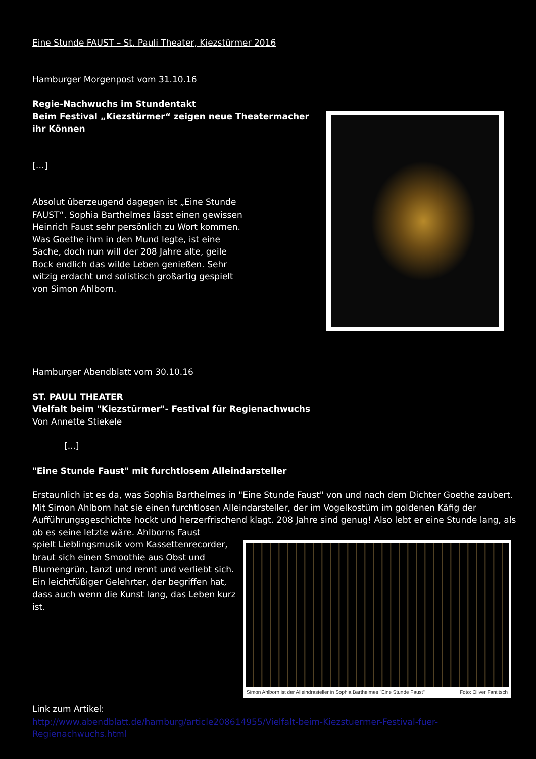Eine Stunde FAUST – St. Pauli Theater, Kiezstürmer 2016
Hamburger Morgenpost vom 31.10.16
Regie-Nachwuchs im Stundentakt
Beim Festival „Kiezstürmer“ zeigen neue Theatermacher ihr Können
[…]
Absolut überzeugend dagegen ist „Eine Stunde FAUST“. Sophia Barthelmes lässt einen gewissen Heinrich Faust sehr persönlich zu Wort kommen. Was Goethe ihm in den Mund legte, ist eine Sache, doch nun will der 208 Jahre alte, geile Bock endlich das wilde Leben genießen. Sehr witzig erdacht und solistisch großartig gespielt von Simon Ahlborn.
Hamburger Abendblatt vom 30.10.16
ST. PAULI THEATER
Vielfalt beim "Kiezstürmer"- Festival für Regienachwuchs
Von Annette Stiekele
[...]
"Eine Stunde Faust" mit furchtlosem Alleindarsteller
Erstaunlich ist es da, was Sophia Barthelmes in "Eine Stunde Faust" von und nach dem Dichter Goethe zaubert. Mit Simon Ahlborn hat sie einen furchtlosen Alleindarsteller, der im Vogelkostüm im goldenen Käfig der Aufführungsgeschichte hockt und herzerfrischend klagt. 208 Jahre sind genug! Also lebt er eine Stunde lang, als ob es seine letzte wäre. Ahlborns Faust
Simon Ahlborn ist der Alleindrasteller in Sophia Barthelmes "Eine Stunde Faust" Foto: Oliver Fantitsch
spielt Lieblingsmusik vom Kassettenrecorder, braut sich einen Smoothie aus Obst und Blumengrün, tanzt und rennt und verliebt sich. Ein leichtfüßiger Gelehrter, der begriffen hat, dass auch wenn die Kunst lang, das Leben kurz ist.
Link zum Artikel:
http://www.abendblatt.de/hamburg/article208614955/Vielfalt-beim-Kiezstuermer-Festival-fuer-Regienachwuchs.html